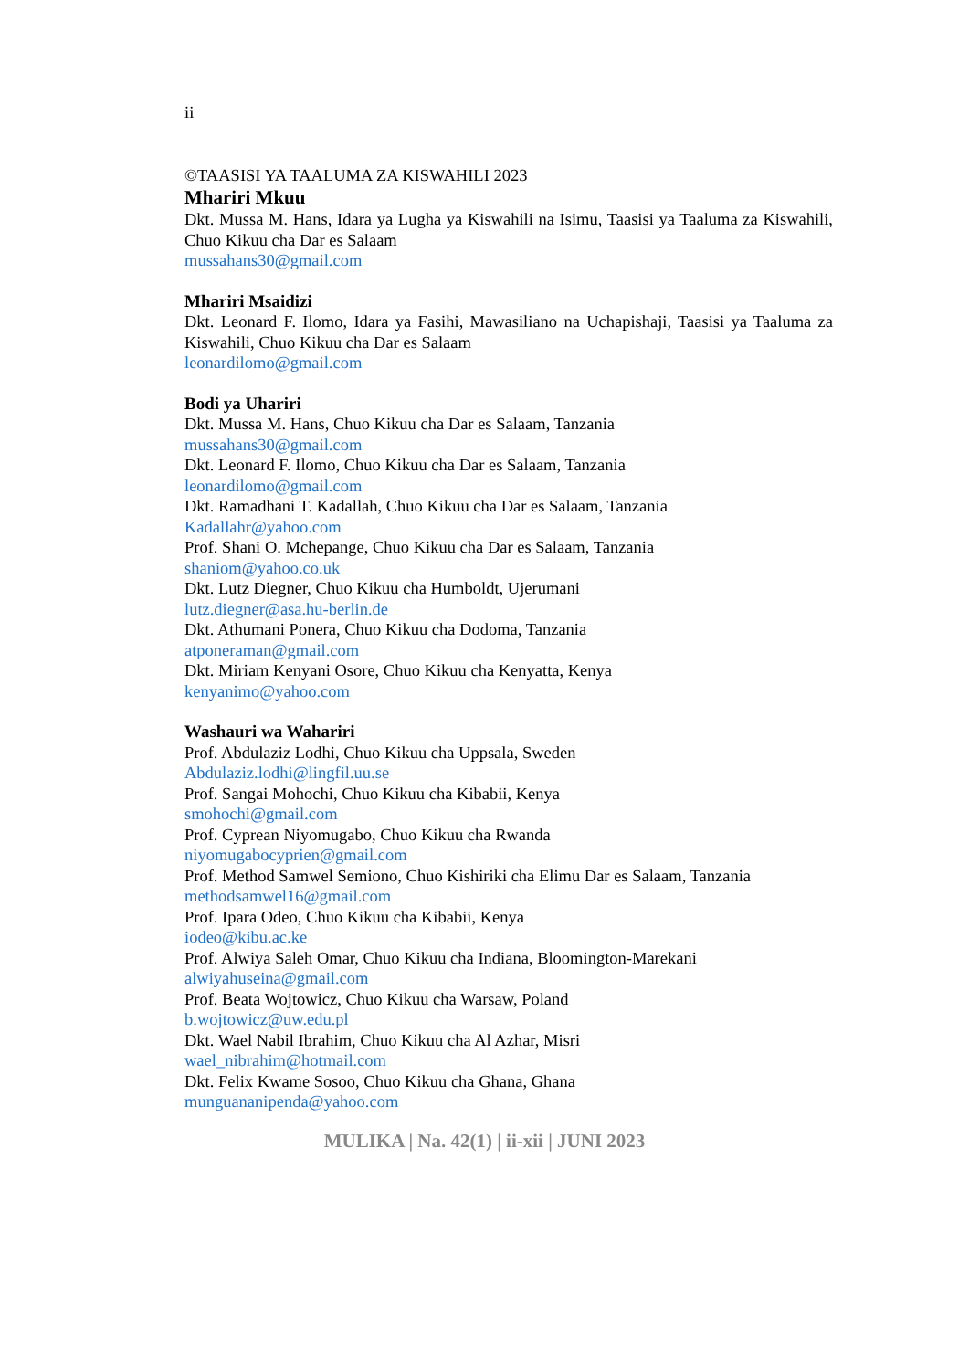ii
©TAASISI YA TAALUMA ZA KISWAHILI 2023
Mhariri Mkuu
Dkt. Mussa M. Hans, Idara ya Lugha ya Kiswahili na Isimu, Taasisi ya Taaluma za Kiswahili, Chuo Kikuu cha Dar es Salaam
mussahans30@gmail.com
Mhariri Msaidizi
Dkt. Leonard F. Ilomo, Idara ya Fasihi, Mawasiliano na Uchapishaji, Taasisi ya Taaluma za Kiswahili, Chuo Kikuu cha Dar es Salaam
leonardilomo@gmail.com
Bodi ya Uhariri
Dkt. Mussa M. Hans, Chuo Kikuu cha Dar es Salaam, Tanzania
mussahans30@gmail.com
Dkt. Leonard F. Ilomo, Chuo Kikuu cha Dar es Salaam, Tanzania
leonardilomo@gmail.com
Dkt. Ramadhani T. Kadallah, Chuo Kikuu cha Dar es Salaam, Tanzania
Kadallahr@yahoo.com
Prof. Shani O. Mchepange, Chuo Kikuu cha Dar es Salaam, Tanzania
shaniom@yahoo.co.uk
Dkt. Lutz Diegner, Chuo Kikuu cha Humboldt, Ujerumani
lutz.diegner@asa.hu-berlin.de
Dkt. Athumani Ponera, Chuo Kikuu cha Dodoma, Tanzania
atponeraman@gmail.com
Dkt. Miriam Kenyani Osore, Chuo Kikuu cha Kenyatta, Kenya
kenyanimo@yahoo.com
Washauri wa Wahariri
Prof. Abdulaziz Lodhi, Chuo Kikuu cha Uppsala, Sweden
Abdulaziz.lodhi@lingfil.uu.se
Prof. Sangai Mohochi, Chuo Kikuu cha Kibabii, Kenya
smohochi@gmail.com
Prof. Cyprean Niyomugabo, Chuo Kikuu cha Rwanda
niyomugabocyprien@gmail.com
Prof. Method Samwel Semiono, Chuo Kishiriki cha Elimu Dar es Salaam, Tanzania
methodsamwel16@gmail.com
Prof. Ipara Odeo, Chuo Kikuu cha Kibabii, Kenya
iodeo@kibu.ac.ke
Prof. Alwiya Saleh Omar, Chuo Kikuu cha Indiana, Bloomington-Marekani
alwiyahuseina@gmail.com
Prof. Beata Wojtowicz, Chuo Kikuu cha Warsaw, Poland
b.wojtowicz@uw.edu.pl
Dkt. Wael Nabil Ibrahim, Chuo Kikuu cha Al Azhar, Misri
wael_nibrahim@hotmail.com
Dkt. Felix Kwame Sosoo, Chuo Kikuu cha Ghana, Ghana
munguananipenda@yahoo.com
MULIKA | Na. 42(1) | ii-xii | JUNI 2023